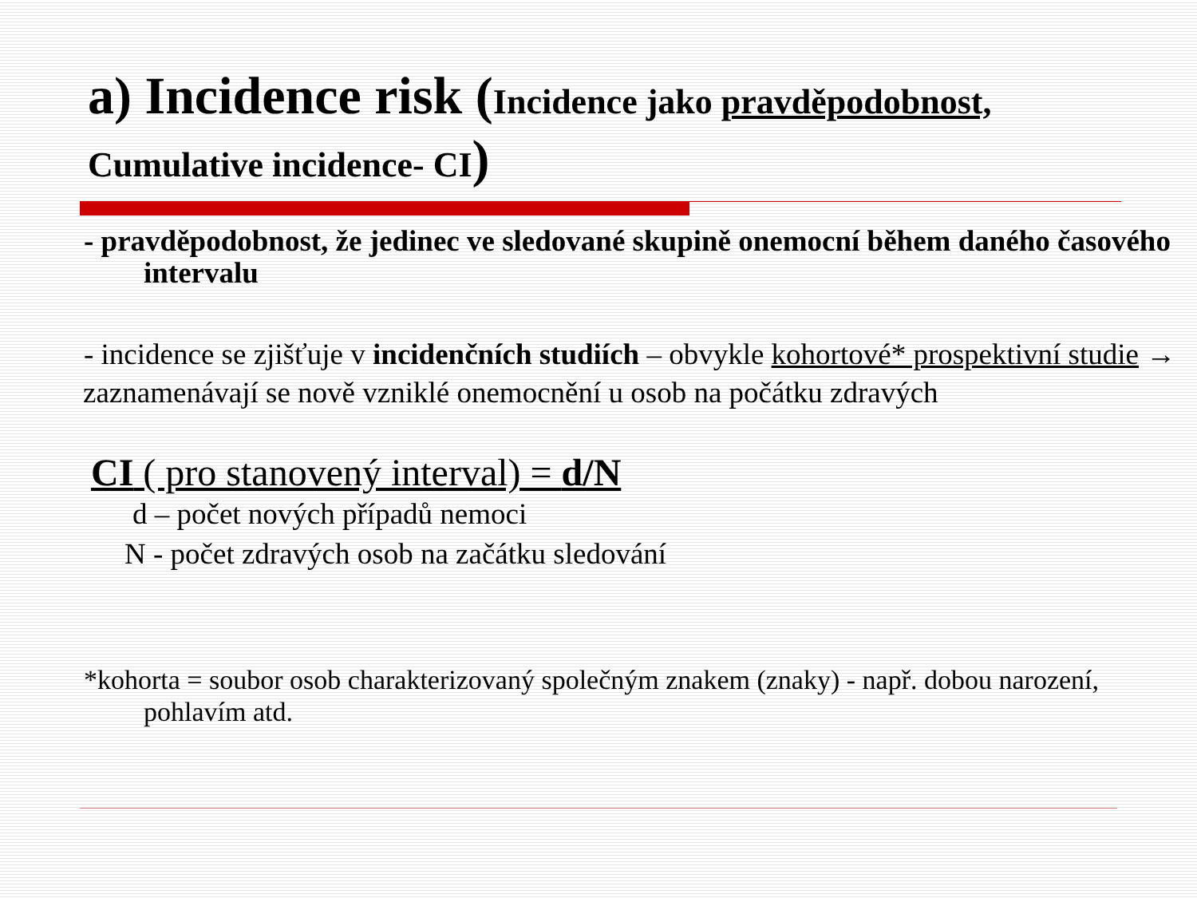a) Incidence risk (Incidence jako pravděpodobnost,
Cumulative incidence- CI)
- pravděpodobnost, že jedinec ve sledované skupině onemocní během daného časového intervalu
- incidence se zjišťuje v incidenčních studiích – obvykle kohortové* prospektivní studie →
zaznamenávají se nově vzniklé onemocnění u osob na počátku zdravých
CI ( pro stanovený interval) = d/N
d – počet nových případů nemoci
N - počet zdravých osob na začátku sledování
*kohorta = soubor osob charakterizovaný společným znakem (znaky) - např. dobou narození, pohlavím atd.